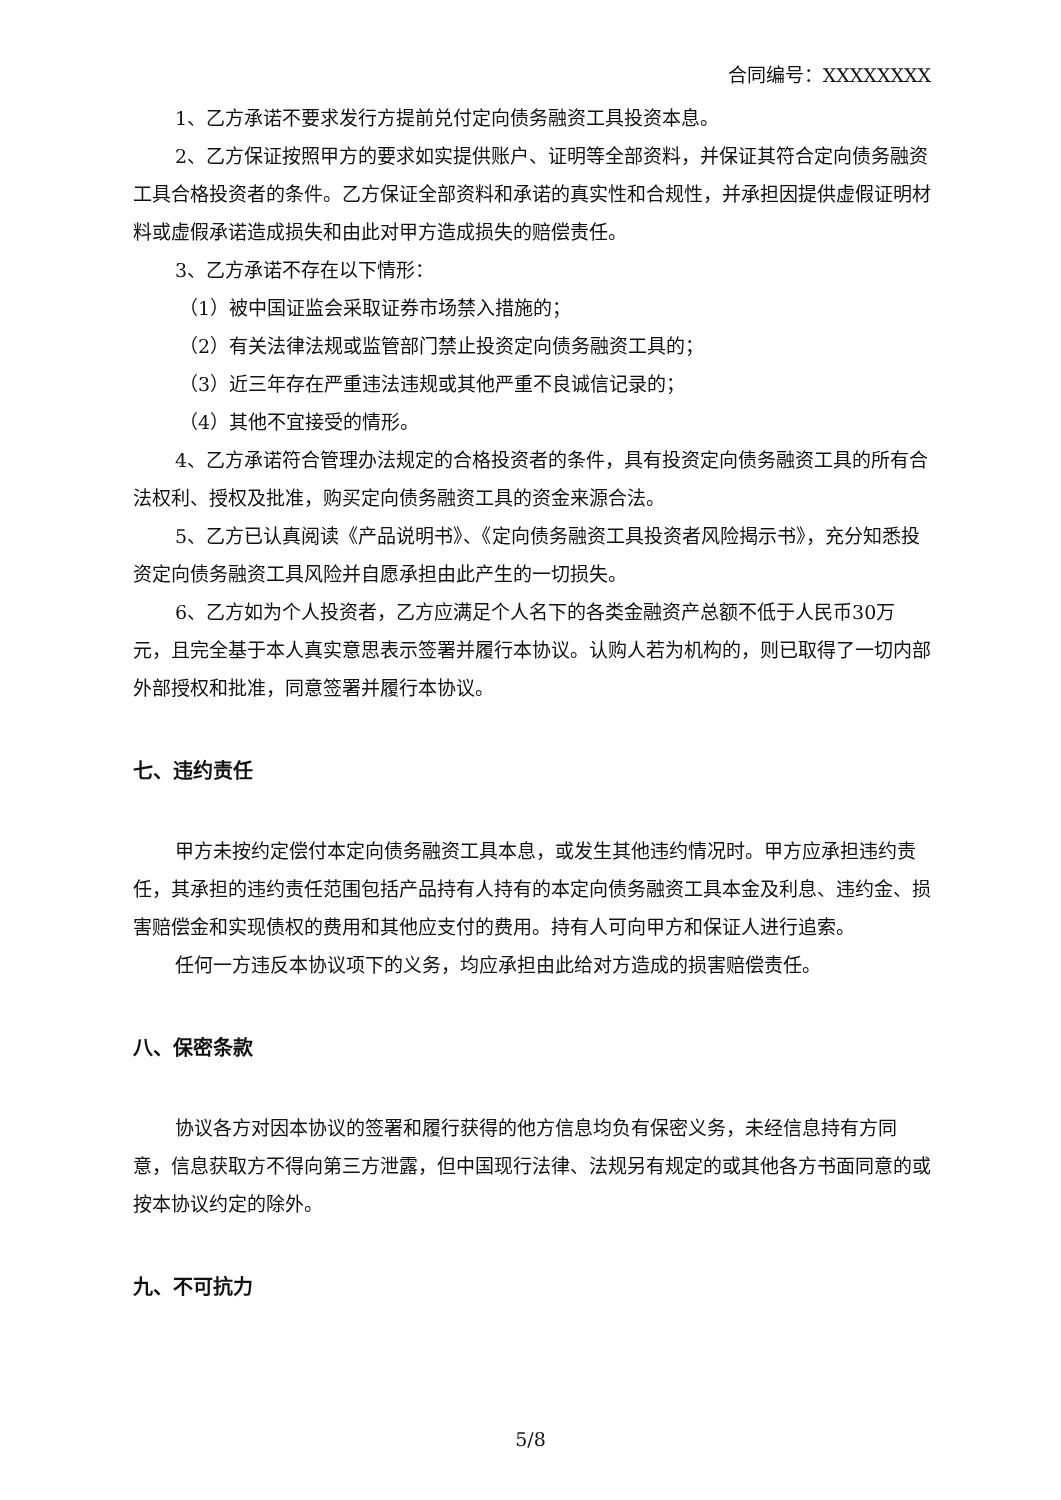合同编号：XXXXXXXX
1、乙方承诺不要求发行方提前兑付定向债务融资工具投资本息。
2、乙方保证按照甲方的要求如实提供账户、证明等全部资料，并保证其符合定向债务融资工具合格投资者的条件。乙方保证全部资料和承诺的真实性和合规性，并承担因提供虚假证明材料或虚假承诺造成损失和由此对甲方造成损失的赔偿责任。
3、乙方承诺不存在以下情形：
（1）被中国证监会采取证券市场禁入措施的；
（2）有关法律法规或监管部门禁止投资定向债务融资工具的；
（3）近三年存在严重违法违规或其他严重不良诚信记录的；
（4）其他不宜接受的情形。
4、乙方承诺符合管理办法规定的合格投资者的条件，具有投资定向债务融资工具的所有合法权利、授权及批准，购买定向债务融资工具的资金来源合法。
5、乙方已认真阅读《产品说明书》、《定向债务融资工具投资者风险揭示书》，充分知悉投资定向债务融资工具风险并自愿承担由此产生的一切损失。
6、乙方如为个人投资者，乙方应满足个人名下的各类金融资产总额不低于人民币30万元，且完全基于本人真实意思表示签署并履行本协议。认购人若为机构的，则已取得了一切内部外部授权和批准，同意签署并履行本协议。
七、违约责任
甲方未按约定偿付本定向债务融资工具本息，或发生其他违约情况时。甲方应承担违约责任，其承担的违约责任范围包括产品持有人持有的本定向债务融资工具本金及利息、违约金、损害赔偿金和实现债权的费用和其他应支付的费用。持有人可向甲方和保证人进行追索。
任何一方违反本协议项下的义务，均应承担由此给对方造成的损害赔偿责任。
八、保密条款
协议各方对因本协议的签署和履行获得的他方信息均负有保密义务，未经信息持有方同意，信息获取方不得向第三方泄露，但中国现行法律、法规另有规定的或其他各方书面同意的或按本协议约定的除外。
九、不可抗力
5/8